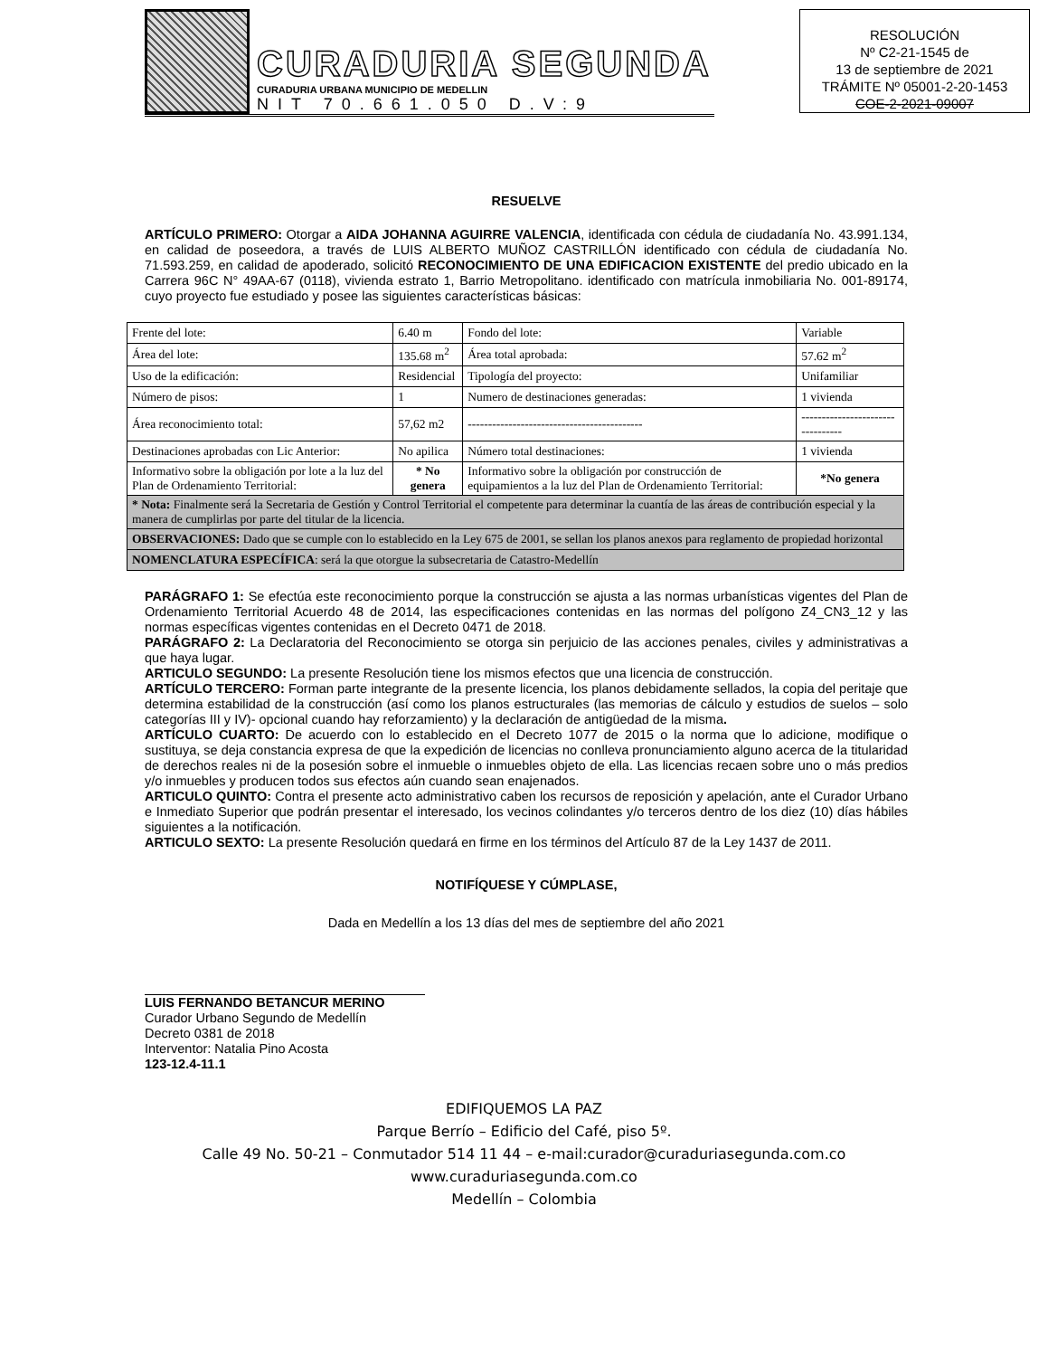CURADURIA SEGUNDA
CURADURIA URBANA MUNICIPIO DE MEDELLIN
NIT 70.661.050 D.V:9
RESOLUCIÓN
Nº C2-21-1545 de
13 de septiembre de 2021
TRÁMITE Nº 05001-2-20-1453
COE-2-2021-09007
RESUELVE
ARTÍCULO PRIMERO: Otorgar a AIDA JOHANNA AGUIRRE VALENCIA, identificada con cédula de ciudadanía No. 43.991.134, en calidad de poseedora, a través de LUIS ALBERTO MUÑOZ CASTRILLÓN identificado con cédula de ciudadanía No. 71.593.259, en calidad de apoderado, solicitó RECONOCIMIENTO DE UNA EDIFICACION EXISTENTE del predio ubicado en la Carrera 96C N° 49AA-67 (0118), vivienda estrato 1, Barrio Metropolitano. identificado con matrícula inmobiliaria No. 001-89174, cuyo proyecto fue estudiado y posee las siguientes características básicas:
| Frente del lote: | 6.40 m | Fondo del lote: | Variable |
| Área del lote: | 135.68 m<sup>2</sup> | Área total aprobada: | 57.62 m<sup>2</sup> |
| Uso de la edificación: | Residencial | Tipología del proyecto: | Unifamiliar |
| Número de pisos: | 1 | Numero de destinaciones generadas: | 1 vivienda |
| Área reconocimiento total: | 57,62 m2 | ------------------------------------------- | --------------------------------- |
| Destinaciones aprobadas con Lic Anterior: | No apilica | Número total destinaciones: | 1 vivienda |
| Informativo sobre la obligación por lote a la luz del Plan de Ordenamiento Territorial: | * No genera | Informativo sobre la obligación por construcción de equipamientos a la luz del Plan de Ordenamiento Territorial: | *No genera |
| * Nota: Finalmente será la Secretaria de Gestión y Control Territorial el competente para determinar la cuantía de las áreas de contribución especial y la manera de cumplirlas por parte del titular de la licencia. | | | |
| OBSERVACIONES: Dado que se cumple con lo establecido en la Ley 675 de 2001, se sellan los planos anexos para reglamento de propiedad horizontal | | | |
| NOMENCLATURA ESPECÍFICA : será la que otorgue la subsecretaria de Catastro-Medellín | | | |
PARÁGRAFO 1: Se efectúa este reconocimiento porque la construcción se ajusta a las normas urbanísticas vigentes del Plan de Ordenamiento Territorial Acuerdo 48 de 2014, las especificaciones contenidas en las normas del polígono Z4_CN3_12 y las normas específicas vigentes contenidas en el Decreto 0471 de 2018.
PARÁGRAFO 2: La Declaratoria del Reconocimiento se otorga sin perjuicio de las acciones penales, civiles y administrativas a que haya lugar.
ARTICULO SEGUNDO: La presente Resolución tiene los mismos efectos que una licencia de construcción.
ARTÍCULO TERCERO: Forman parte integrante de la presente licencia, los planos debidamente sellados, la copia del peritaje que determina estabilidad de la construcción (así como los planos estructurales (las memorias de cálculo y estudios de suelos – solo categorías III y IV)- opcional cuando hay reforzamiento) y la declaración de antigüedad de la misma.
ARTÍCULO CUARTO: De acuerdo con lo establecido en el Decreto 1077 de 2015 o la norma que lo adicione, modifique o sustituya, se deja constancia expresa de que la expedición de licencias no conlleva pronunciamiento alguno acerca de la titularidad de derechos reales ni de la posesión sobre el inmueble o inmuebles objeto de ella. Las licencias recaen sobre uno o más predios y/o inmuebles y producen todos sus efectos aún cuando sean enajenados.
ARTICULO QUINTO: Contra el presente acto administrativo caben los recursos de reposición y apelación, ante el Curador Urbano e Inmediato Superior que podrán presentar el interesado, los vecinos colindantes y/o terceros dentro de los diez (10) días hábiles siguientes a la notificación.
ARTICULO SEXTO: La presente Resolución quedará en firme en los términos del Artículo 87 de la Ley 1437 de 2011.
NOTIFÍQUESE Y CÚMPLASE,
Dada en Medellín a los 13 días del mes de septiembre del año 2021
LUIS FERNANDO BETANCUR MERINO
Curador Urbano Segundo de Medellín
Decreto 0381 de 2018
Interventor: Natalia Pino Acosta
123-12.4-11.1
EDIFIQUEMOS LA PAZ
Parque Berrío – Edificio del Café, piso 5º.
Calle 49 No. 50-21 – Conmutador 514 11 44 – e-mail:curador@curaduriasegunda.com.co
www.curaduriasegunda.com.co
Medellín – Colombia